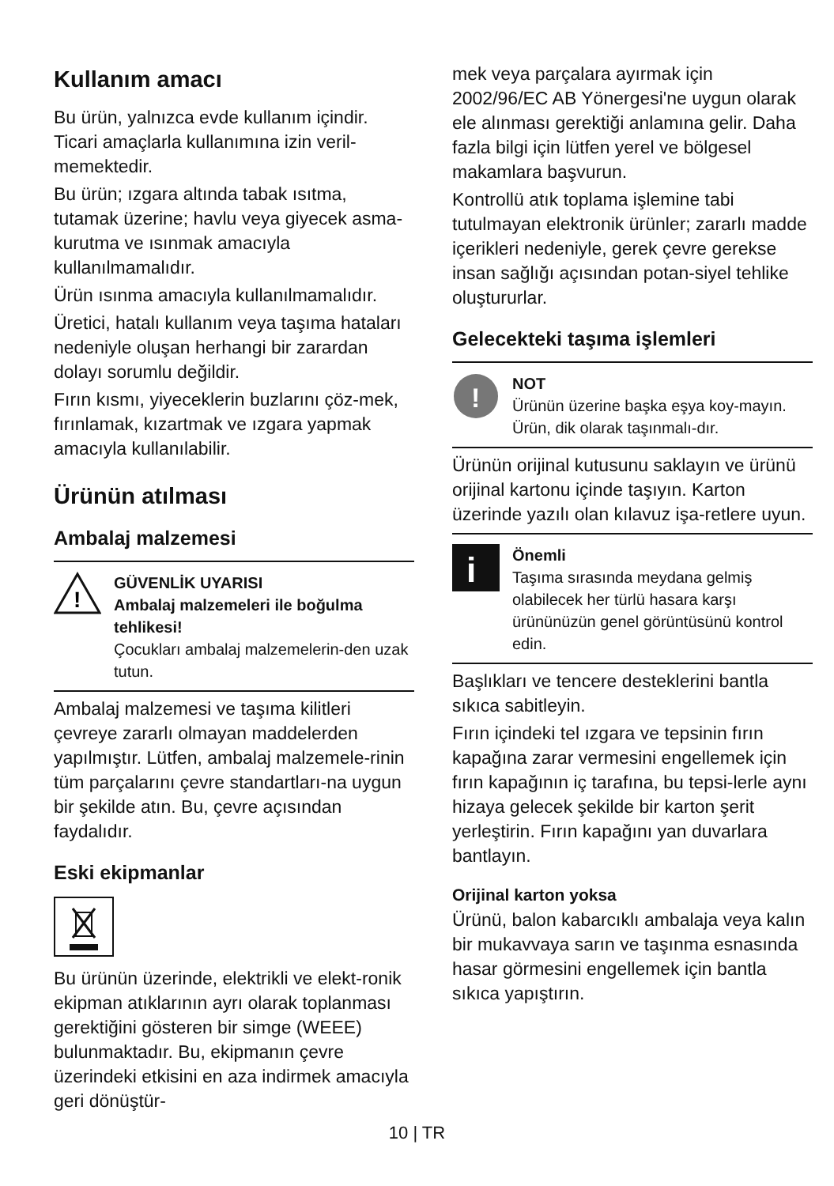Kullanım amacı
Bu ürün, yalnızca evde kullanım içindir. Ticari amaçlarla kullanımına izin veril-memektedir.
Bu ürün; ızgara altında tabak ısıtma, tutamak üzerine; havlu veya giyecek asma- kurutma ve ısınmak amacıyla kullanılmamalıdır.
Ürün ısınma amacıyla kullanılmamalıdır.
Üretici, hatalı kullanım veya taşıma hataları nedeniyle oluşan herhangi bir zarardan dolayı sorumlu değildir.
Fırın kısmı, yiyeceklerin buzlarını çöz-mek, fırınlamak, kızartmak ve ızgara yapmak amacıyla kullanılabilir.
Ürünün atılması
Ambalaj malzemesi
!
GÜVENLİK UYARISI
Ambalaj malzemeleri ile boğulma tehlikesi!
Çocukları ambalaj malzemelerin-den uzak tutun.
Ambalaj malzemesi ve taşıma kilitleri çevreye zararlı olmayan maddelerden yapılmıştır. Lütfen, ambalaj malzemele-rinin tüm parçalarını çevre standartları-na uygun bir şekilde atın. Bu, çevre açısından faydalıdır.
Eski ekipmanlar
Bu ürünün üzerinde, elektrikli ve elekt-ronik ekipman atıklarının ayrı olarak toplanması gerektiğini gösteren bir simge (WEEE) bulunmaktadır. Bu, ekipmanın çevre üzerindeki etkisini en aza indirmek amacıyla geri dönüştür-
mek veya parçalara ayırmak için 2002/96/EC AB Yönergesi'ne uygun olarak ele alınması gerektiği anlamına gelir. Daha fazla bilgi için lütfen yerel ve bölgesel makamlara başvurun.
Kontrollü atık toplama işlemine tabi tutulmayan elektronik ürünler; zararlı madde içerikleri nedeniyle, gerek çevre gerekse insan sağlığı açısından potan-siyel tehlike oluştururlar.
Gelecekteki taşıma işlemleri
!
NOT
Ürünün üzerine başka eşya koy-mayın. Ürün, dik olarak taşınmalı-dır.
Ürünün orijinal kutusunu saklayın ve ürünü orijinal kartonu içinde taşıyın. Karton üzerinde yazılı olan kılavuz işa-retlere uyun.
i
Önemli
Taşıma sırasında meydana gelmiş olabilecek her türlü hasara karşı ürününüzün genel görüntüsünü kontrol edin.
Başlıkları ve tencere desteklerini bantla sıkıca sabitleyin.
Fırın içindeki tel ızgara ve tepsinin fırın kapağına zarar vermesini engellemek için fırın kapağının iç tarafına, bu tepsi-lerle aynı hizaya gelecek şekilde bir karton şerit yerleştirin. Fırın kapağını yan duvarlara bantlayın.
Orijinal karton yoksa
Ürünü, balon kabarcıklı ambalaja veya kalın bir mukavvaya sarın ve taşınma esnasında hasar görmesini engellemek için bantla sıkıca yapıştırın.
10 | TR